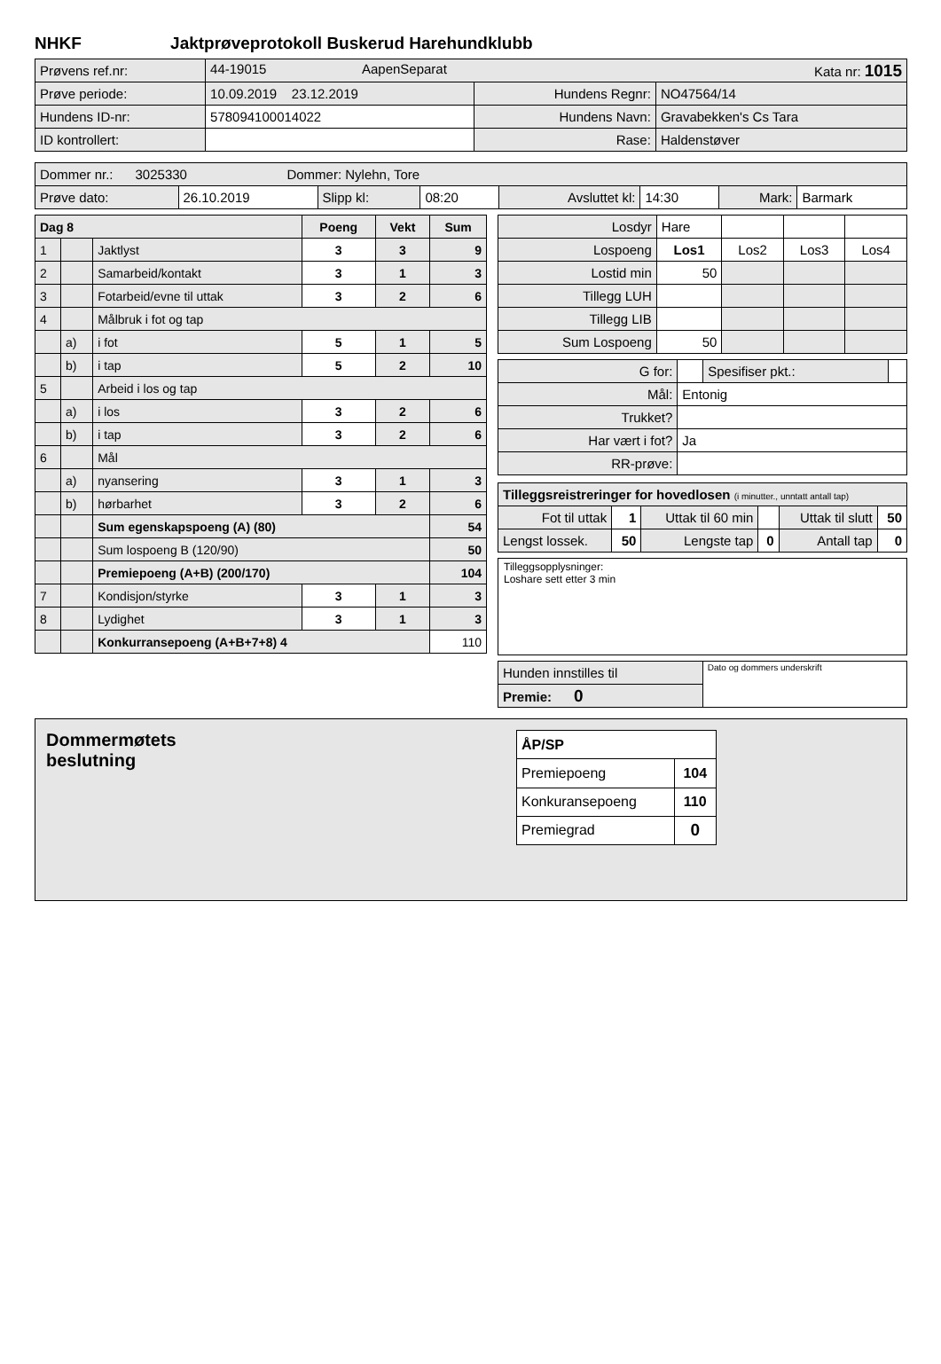NHKF Jaktprøveprotokoll Buskerud Harehundklubb
| Prøvens ref.nr: | 44-19015 AapenSeparat Kata nr: 1015 | | |
| Prøve periode: | 10.09.2019 23.12.2019 | Hundens Regnr: | NO47564/14 |
| Hundens ID-nr: | 578094100014022 | Hundens Navn: | Gravabekken's Cs Tara |
| ID kontrollert: | | Rase: | Haldenstøver |
| Dommer nr.: 3025330 Dommer: Nylehn, Tore | | | | | | | |
| Prøve dato: | 26.10.2019 | Slipp kl: | 08:20 | Avsluttet kl: | 14:30 | Mark: | Barmark |
| Dag 8 | | | Poeng | Vekt | Sum |
| --- | --- | --- | --- | --- | --- |
| 1 | | Jaktlyst | 3 | 3 | 9 |
| 2 | | Samarbeid/kontakt | 3 | 1 | 3 |
| 3 | | Fotarbeid/evne til uttak | 3 | 2 | 6 |
| 4 | | Målbruk i fot og tap | | | |
| | a) | i fot | 5 | 1 | 5 |
| | b) | i tap | 5 | 2 | 10 |
| 5 | | Arbeid i los og tap | | | |
| | a) | i los | 3 | 2 | 6 |
| | b) | i tap | 3 | 2 | 6 |
| 6 | | Mål | | | |
| | a) | nyansering | 3 | 1 | 3 |
| | b) | hørbarhet | 3 | 2 | 6 |
| | | Sum egenskapspoeng (A) (80) | | | 54 |
| | | Sum lospoeng B (120/90) | | | 50 |
| | | Premiepoeng (A+B) (200/170) | | | 104 |
| 7 | | Kondisjon/styrke | 3 | 1 | 3 |
| 8 | | Lydighet | 3 | 1 | 3 |
| | | Konkurransepoeng (A+B+7+8) 4 | | | 110 |
| Losdyr | Hare | | | |
| Lospoeng | Los1 | Los2 | Los3 | Los4 |
| Lostid min | 50 | | | |
| Tillegg LUH | | | | |
| Tillegg LIB | | | | |
| Sum Lospoeng | 50 | | | |
| G for: | | Spesifiser pkt.: | |
| Mål: | Entonig | | |
| Trukket? | | | |
| Har vært i fot? | Ja | | |
| RR-prøve: | | | |
| Tilleggsreistreringer for hovedlosen (i minutter., unntatt antall tap) | | | | | |
| Fot til uttak | 1 | Uttak til 60 min | | Uttak til slutt | 50 |
| Lengst lossek. | 50 | Lengste tap | 0 | Antall tap | 0 |
Tilleggsopplysninger:
Loshare sett etter 3 min
| Hunden innstilles til | Dato og dommers underskrift |
| Premie: 0 | |
Dommermøtets
beslutning
| ÅP/SP | |
| Premiepoeng | 104 |
| Konkuransepoeng | 110 |
| Premiegrad | 0 |